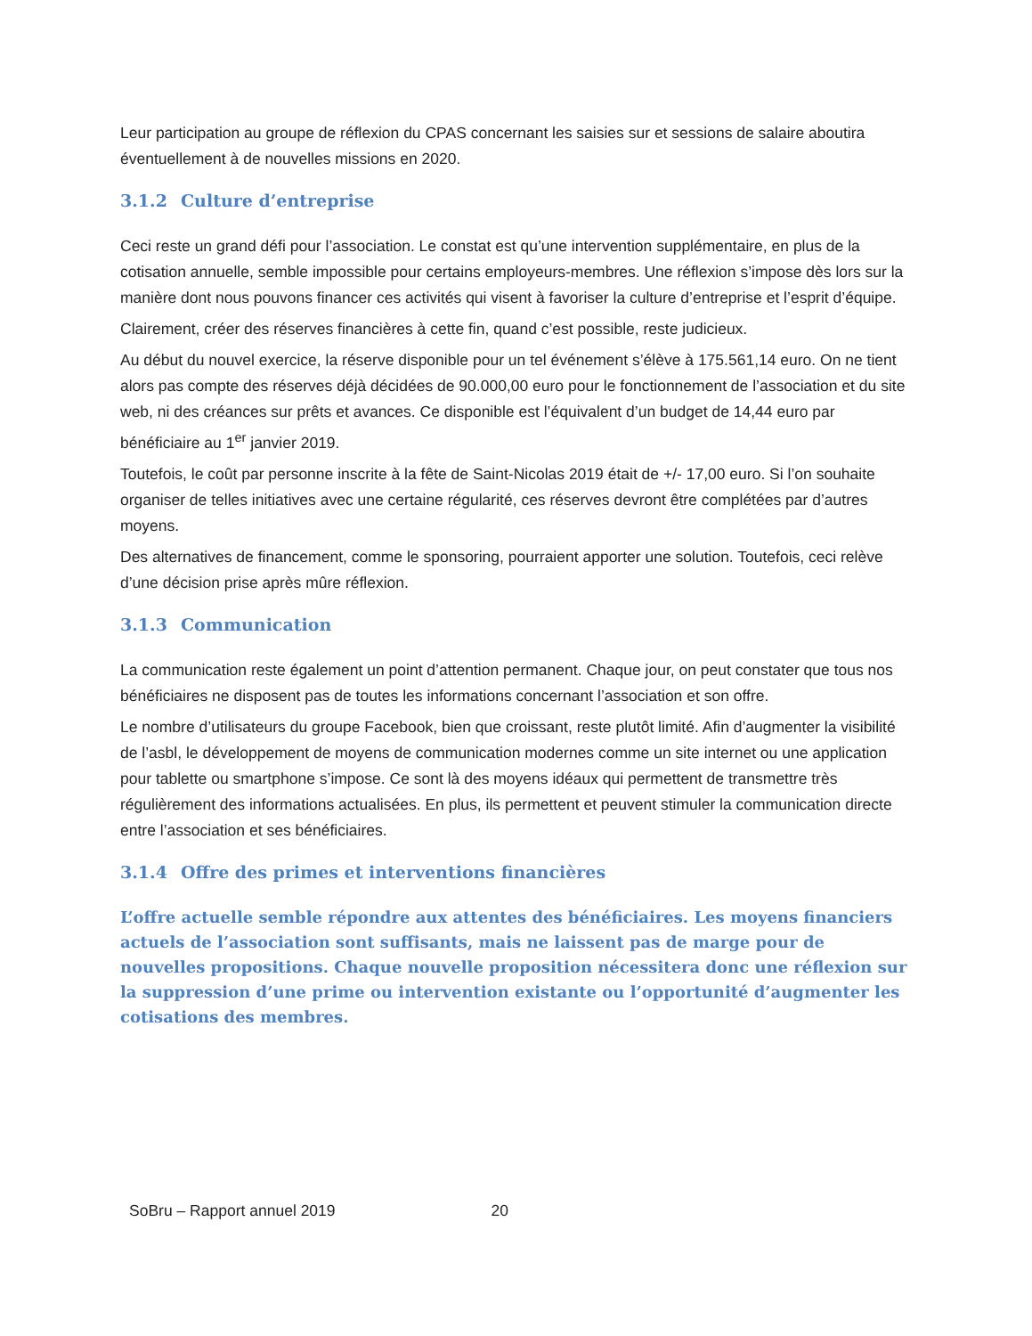Leur participation au groupe de réflexion du CPAS concernant les saisies sur et sessions de salaire aboutira éventuellement à de nouvelles missions en 2020.
3.1.2 Culture d’entreprise
Ceci reste un grand défi pour l’association. Le constat est qu’une intervention supplémentaire, en plus de la cotisation annuelle, semble impossible pour certains employeurs-membres. Une réflexion s’impose dès lors sur la manière dont nous pouvons financer ces activités qui visent à favoriser la culture d’entreprise et l’esprit d’équipe.
Clairement, créer des réserves financières à cette fin, quand c’est possible, reste judicieux.
Au début du nouvel exercice, la réserve disponible pour un tel événement s’élève à 175.561,14 euro. On ne tient alors pas compte des réserves déjà décidées de 90.000,00 euro pour le fonctionnement de l’association et du site web, ni des créances sur prêts et avances. Ce disponible est l’équivalent d’un budget de 14,44 euro par bénéficiaire au 1<sup>er</sup> janvier 2019.
Toutefois, le coût par personne inscrite à la fête de Saint-Nicolas 2019 était de +/- 17,00 euro. Si l’on souhaite organiser de telles initiatives avec une certaine régularité, ces réserves devront être complétées par d’autres moyens.
Des alternatives de financement, comme le sponsoring, pourraient apporter une solution. Toutefois, ceci relève d’une décision prise après mûre réflexion.
3.1.3 Communication
La communication reste également un point d’attention permanent. Chaque jour, on peut constater que tous nos bénéficiaires ne disposent pas de toutes les informations concernant l’association et son offre.
Le nombre d’utilisateurs du groupe Facebook, bien que croissant, reste plutôt limité. Afin d’augmenter la visibilité de l’asbl, le développement de moyens de communication modernes comme un site internet ou une application pour tablette ou smartphone s’impose. Ce sont là des moyens idéaux qui permettent de transmettre très régulièrement des informations actualisées. En plus, ils permettent et peuvent stimuler la communication directe entre l’association et ses bénéficiaires.
3.1.4 Offre des primes et interventions financières
L’offre actuelle semble répondre aux attentes des bénéficiaires. Les moyens financiers actuels de l’association sont suffisants, mais ne laissent pas de marge pour de nouvelles propositions. Chaque nouvelle proposition nécessitera donc une réflexion sur la suppression d’une prime ou intervention existante ou l’opportunité d’augmenter les cotisations des membres.
SoBru – Rapport annuel 2019 20